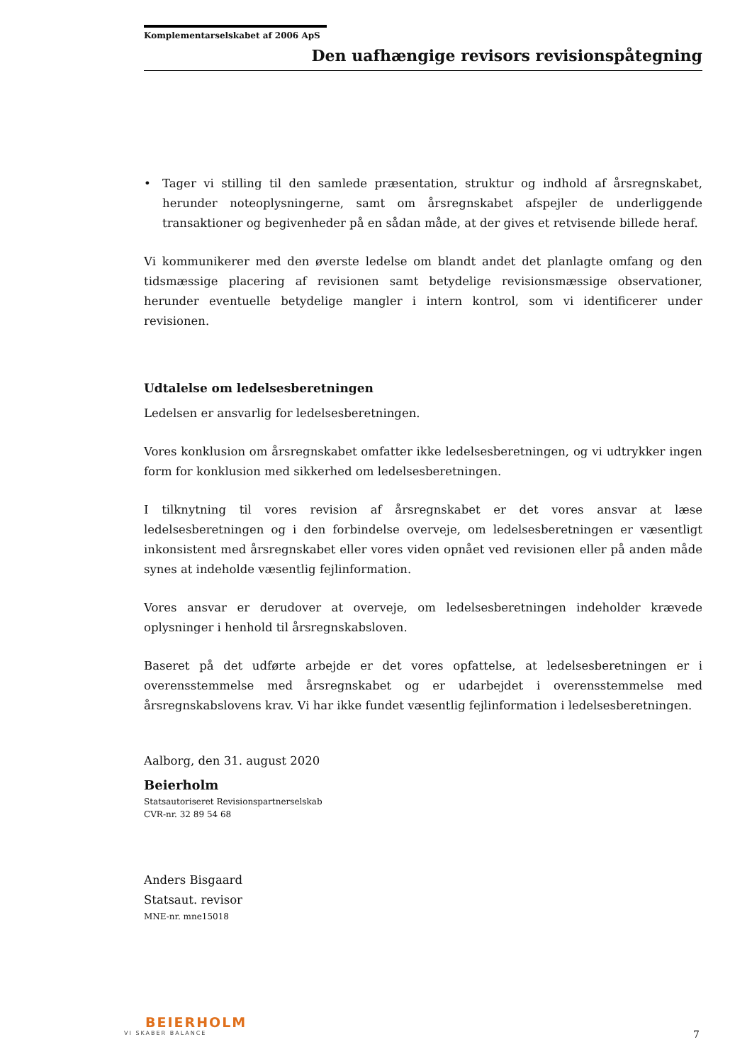Komplementarselskabet af 2006 ApS
Den uafhængige revisors revisionspåtegning
• Tager vi stilling til den samlede præsentation, struktur og indhold af årsregnskabet, herunder noteoplysningerne, samt om årsregnskabet afspejler de underliggende transaktioner og begivenheder på en sådan måde, at der gives et retvisende billede heraf.
Vi kommunikerer med den øverste ledelse om blandt andet det planlagte omfang og den tidsmæssige placering af revisionen samt betydelige revisionsmæssige observationer, herunder eventuelle betydelige mangler i intern kontrol, som vi identificerer under revisionen.
Udtalelse om ledelsesberetningen
Ledelsen er ansvarlig for ledelsesberetningen.
Vores konklusion om årsregnskabet omfatter ikke ledelsesberetningen, og vi udtrykker ingen form for konklusion med sikkerhed om ledelsesberetningen.
I tilknytning til vores revision af årsregnskabet er det vores ansvar at læse ledelsesberetningen og i den forbindelse overveje, om ledelsesberetningen er væsentligt inkonsistent med årsregnskabet eller vores viden opnået ved revisionen eller på anden måde synes at indeholde væsentlig fejlinformation.
Vores ansvar er derudover at overveje, om ledelsesberetningen indeholder krævede oplysninger i henhold til årsregnskabsloven.
Baseret på det udførte arbejde er det vores opfattelse, at ledelsesberetningen er i overensstemmelse med årsregnskabet og er udarbejdet i overensstemmelse med årsregnskabslovens krav. Vi har ikke fundet væsentlig fejlinformation i ledelsesberetningen.
Aalborg, den 31. august 2020
Beierholm
Statsautoriseret Revisionspartnerselskab
CVR-nr. 32 89 54 68
Anders Bisgaard
Statsaut. revisor
MNE-nr. mne15018
BEIERHOLM
VI SKABER BALANCE
7